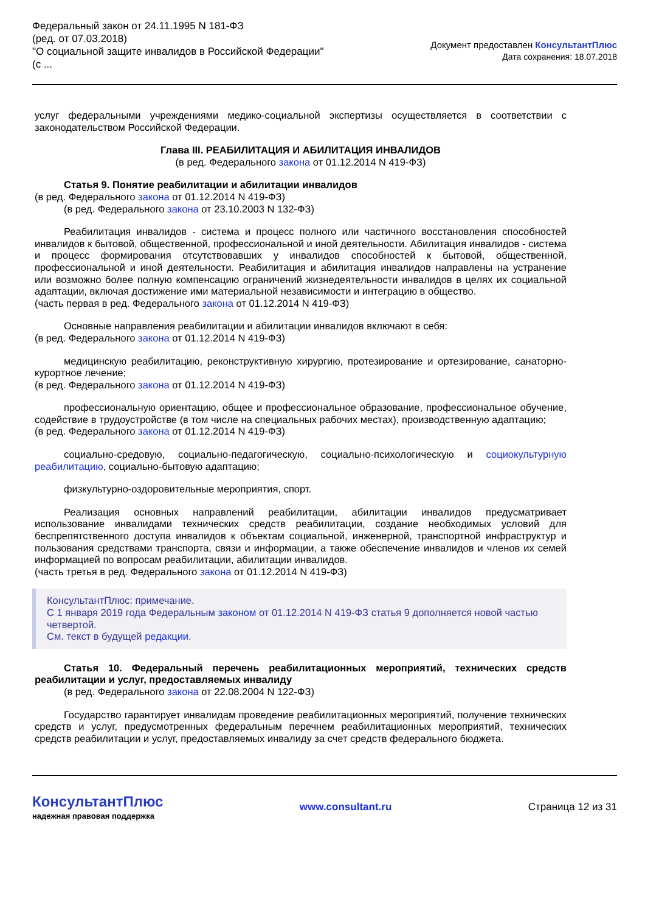Федеральный закон от 24.11.1995 N 181-ФЗ
(ред. от 07.03.2018)
"О социальной защите инвалидов в Российской Федерации"
(с ...
Документ предоставлен КонсультантПлюс
Дата сохранения: 18.07.2018
услуг федеральными учреждениями медико-социальной экспертизы осуществляется в соответствии с законодательством Российской Федерации.
Глава III. РЕАБИЛИТАЦИЯ И АБИЛИТАЦИЯ ИНВАЛИДОВ
(в ред. Федерального закона от 01.12.2014 N 419-ФЗ)
Статья 9. Понятие реабилитации и абилитации инвалидов
(в ред. Федерального закона от 01.12.2014 N 419-ФЗ)
(в ред. Федерального закона от 23.10.2003 N 132-ФЗ)
Реабилитация инвалидов - система и процесс полного или частичного восстановления способностей инвалидов к бытовой, общественной, профессиональной и иной деятельности. Абилитация инвалидов - система и процесс формирования отсутствовавших у инвалидов способностей к бытовой, общественной, профессиональной и иной деятельности. Реабилитация и абилитация инвалидов направлены на устранение или возможно более полную компенсацию ограничений жизнедеятельности инвалидов в целях их социальной адаптации, включая достижение ими материальной независимости и интеграцию в общество.
(часть первая в ред. Федерального закона от 01.12.2014 N 419-ФЗ)
Основные направления реабилитации и абилитации инвалидов включают в себя:
(в ред. Федерального закона от 01.12.2014 N 419-ФЗ)
медицинскую реабилитацию, реконструктивную хирургию, протезирование и ортезирование, санаторно-курортное лечение;
(в ред. Федерального закона от 01.12.2014 N 419-ФЗ)
профессиональную ориентацию, общее и профессиональное образование, профессиональное обучение, содействие в трудоустройстве (в том числе на специальных рабочих местах), производственную адаптацию;
(в ред. Федерального закона от 01.12.2014 N 419-ФЗ)
социально-средовую, социально-педагогическую, социально-психологическую и социокультурную реабилитацию, социально-бытовую адаптацию;
физкультурно-оздоровительные мероприятия, спорт.
Реализация основных направлений реабилитации, абилитации инвалидов предусматривает использование инвалидами технических средств реабилитации, создание необходимых условий для беспрепятственного доступа инвалидов к объектам социальной, инженерной, транспортной инфраструктур и пользования средствами транспорта, связи и информации, а также обеспечение инвалидов и членов их семей информацией по вопросам реабилитации, абилитации инвалидов.
(часть третья в ред. Федерального закона от 01.12.2014 N 419-ФЗ)
КонсультантПлюс: примечание.
С 1 января 2019 года Федеральным законом от 01.12.2014 N 419-ФЗ статья 9 дополняется новой частью четвертой.
См. текст в будущей редакции.
Статья 10. Федеральный перечень реабилитационных мероприятий, технических средств реабилитации и услуг, предоставляемых инвалиду
(в ред. Федерального закона от 22.08.2004 N 122-ФЗ)
Государство гарантирует инвалидам проведение реабилитационных мероприятий, получение технических средств и услуг, предусмотренных федеральным перечнем реабилитационных мероприятий, технических средств реабилитации и услуг, предоставляемых инвалиду за счет средств федерального бюджета.
КонсультантПлюс
надежная правовая поддержка
www.consultant.ru Страница 12 из 31